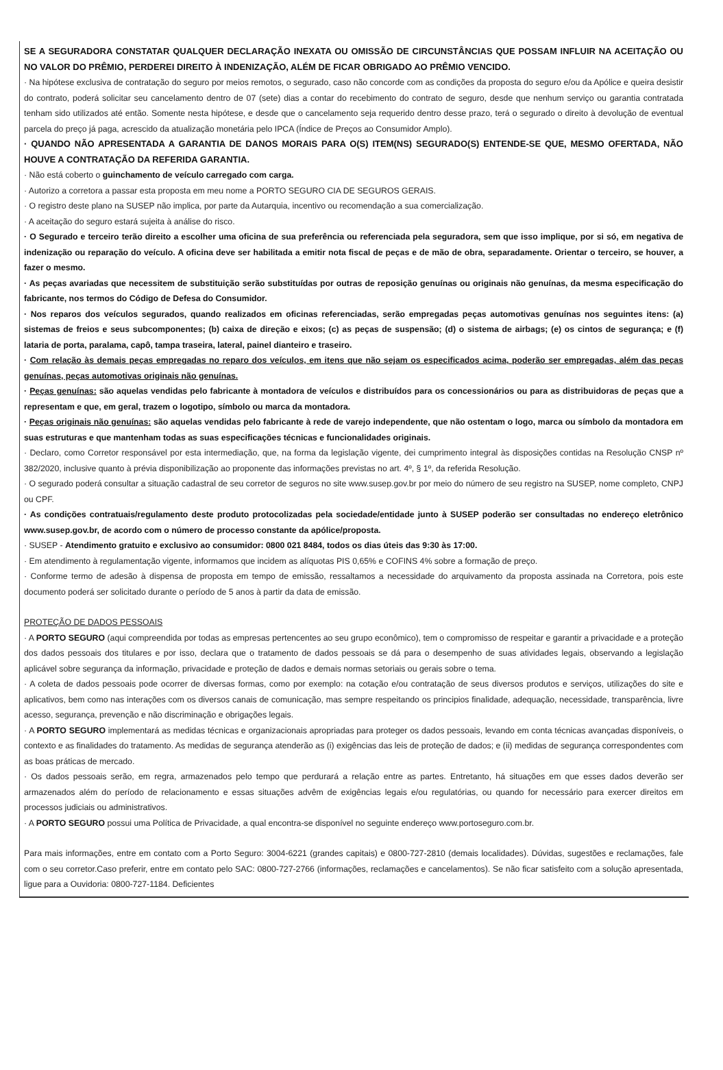SE A SEGURADORA CONSTATAR QUALQUER DECLARAÇÃO INEXATA OU OMISSÃO DE CIRCUNSTÂNCIAS QUE POSSAM INFLUIR NA ACEITAÇÃO OU NO VALOR DO PRÊMIO, PERDEREI DIREITO À INDENIZAÇÃO, ALÉM DE FICAR OBRIGADO AO PRÊMIO VENCIDO.
· Na hipótese exclusiva de contratação do seguro por meios remotos, o segurado, caso não concorde com as condições da proposta do seguro e/ou da Apólice e queira desistir do contrato, poderá solicitar seu cancelamento dentro de 07 (sete) dias a contar do recebimento do contrato de seguro, desde que nenhum serviço ou garantia contratada tenham sido utilizados até então. Somente nesta hipótese, e desde que o cancelamento seja requerido dentro desse prazo, terá o segurado o direito à devolução de eventual parcela do preço já paga, acrescido da atualização monetária pelo IPCA (Índice de Preços ao Consumidor Amplo).
· QUANDO NÃO APRESENTADA A GARANTIA DE DANOS MORAIS PARA O(S) ITEM(NS) SEGURADO(S) ENTENDE-SE QUE, MESMO OFERTADA, NÃO HOUVE A CONTRATAÇÃO DA REFERIDA GARANTIA.
· Não está coberto o guinchamento de veículo carregado com carga.
· Autorizo a corretora a passar esta proposta em meu nome a PORTO SEGURO CIA DE SEGUROS GERAIS.
· O registro deste plano na SUSEP não implica, por parte da Autarquia, incentivo ou recomendação a sua comercialização.
· A aceitação do seguro estará sujeita à análise do risco.
· O Segurado e terceiro terão direito a escolher uma oficina de sua preferência ou referenciada pela seguradora, sem que isso implique, por si só, em negativa de indenização ou reparação do veículo. A oficina deve ser habilitada a emitir nota fiscal de peças e de mão de obra, separadamente. Orientar o terceiro, se houver, a fazer o mesmo.
· As peças avariadas que necessitem de substituição serão substituídas por outras de reposição genuínas ou originais não genuínas, da mesma especificação do fabricante, nos termos do Código de Defesa do Consumidor.
· Nos reparos dos veículos segurados, quando realizados em oficinas referenciadas, serão empregadas peças automotivas genuínas nos seguintes itens: (a) sistemas de freios e seus subcomponentes; (b) caixa de direção e eixos; (c) as peças de suspensão; (d) o sistema de airbags; (e) os cintos de segurança; e (f) lataria de porta, paralama, capô, tampa traseira, lateral, painel dianteiro e traseiro.
· Com relação às demais peças empregadas no reparo dos veículos, em itens que não sejam os especificados acima, poderão ser empregadas, além das peças genuínas, peças automotivas originais não genuínas.
· Peças genuínas: são aquelas vendidas pelo fabricante à montadora de veículos e distribuídos para os concessionários ou para as distribuidoras de peças que a representam e que, em geral, trazem o logotipo, símbolo ou marca da montadora.
· Peças originais não genuínas: são aquelas vendidas pelo fabricante à rede de varejo independente, que não ostentam o logo, marca ou símbolo da montadora em suas estruturas e que mantenham todas as suas especificações técnicas e funcionalidades originais.
· Declaro, como Corretor responsável por esta intermediação, que, na forma da legislação vigente, dei cumprimento integral às disposições contidas na Resolução CNSP nº 382/2020, inclusive quanto à prévia disponibilização ao proponente das informações previstas no art. 4º, § 1º, da referida Resolução.
· O segurado poderá consultar a situação cadastral de seu corretor de seguros no site www.susep.gov.br por meio do número de seu registro na SUSEP, nome completo, CNPJ ou CPF.
· As condições contratuais/regulamento deste produto protocolizadas pela sociedade/entidade junto à SUSEP poderão ser consultadas no endereço eletrônico www.susep.gov.br, de acordo com o número de processo constante da apólice/proposta.
· SUSEP - Atendimento gratuito e exclusivo ao consumidor: 0800 021 8484, todos os dias úteis das 9:30 às 17:00.
· Em atendimento à regulamentação vigente, informamos que incidem as alíquotas PIS 0,65% e COFINS 4% sobre a formação de preço.
· Conforme termo de adesão à dispensa de proposta em tempo de emissão, ressaltamos a necessidade do arquivamento da proposta assinada na Corretora, pois este documento poderá ser solicitado durante o período de 5 anos à partir da data de emissão.
PROTEÇÃO DE DADOS PESSOAIS
· A PORTO SEGURO (aqui compreendida por todas as empresas pertencentes ao seu grupo econômico), tem o compromisso de respeitar e garantir a privacidade e a proteção dos dados pessoais dos titulares e por isso, declara que o tratamento de dados pessoais se dá para o desempenho de suas atividades legais, observando a legislação aplicável sobre segurança da informação, privacidade e proteção de dados e demais normas setoriais ou gerais sobre o tema.
· A coleta de dados pessoais pode ocorrer de diversas formas, como por exemplo: na cotação e/ou contratação de seus diversos produtos e serviços, utilizações do site e aplicativos, bem como nas interações com os diversos canais de comunicação, mas sempre respeitando os principios finalidade, adequação, necessidade, transparência, livre acesso, segurança, prevenção e não discriminação e obrigações legais.
· A PORTO SEGURO implementará as medidas técnicas e organizacionais apropriadas para proteger os dados pessoais, levando em conta técnicas avançadas disponíveis, o contexto e as finalidades do tratamento. As medidas de segurança atenderão as (i) exigências das leis de proteção de dados; e (ii) medidas de segurança correspondentes com as boas práticas de mercado.
· Os dados pessoais serão, em regra, armazenados pelo tempo que perdurará a relação entre as partes. Entretanto, há situações em que esses dados deverão ser armazenados além do período de relacionamento e essas situações advêm de exigências legais e/ou regulatórias, ou quando for necessário para exercer direitos em processos judiciais ou administrativos.
· A PORTO SEGURO possui uma Política de Privacidade, a qual encontra-se disponível no seguinte endereço www.portoseguro.com.br.
Para mais informações, entre em contato com a Porto Seguro: 3004-6221 (grandes capitais) e 0800-727-2810 (demais localidades). Dúvidas, sugestões e reclamações, fale com o seu corretor.Caso preferir, entre em contato pelo SAC: 0800-727-2766 (informações, reclamações e cancelamentos). Se não ficar satisfeito com a solução apresentada, ligue para a Ouvidoria: 0800-727-1184. Deficientes